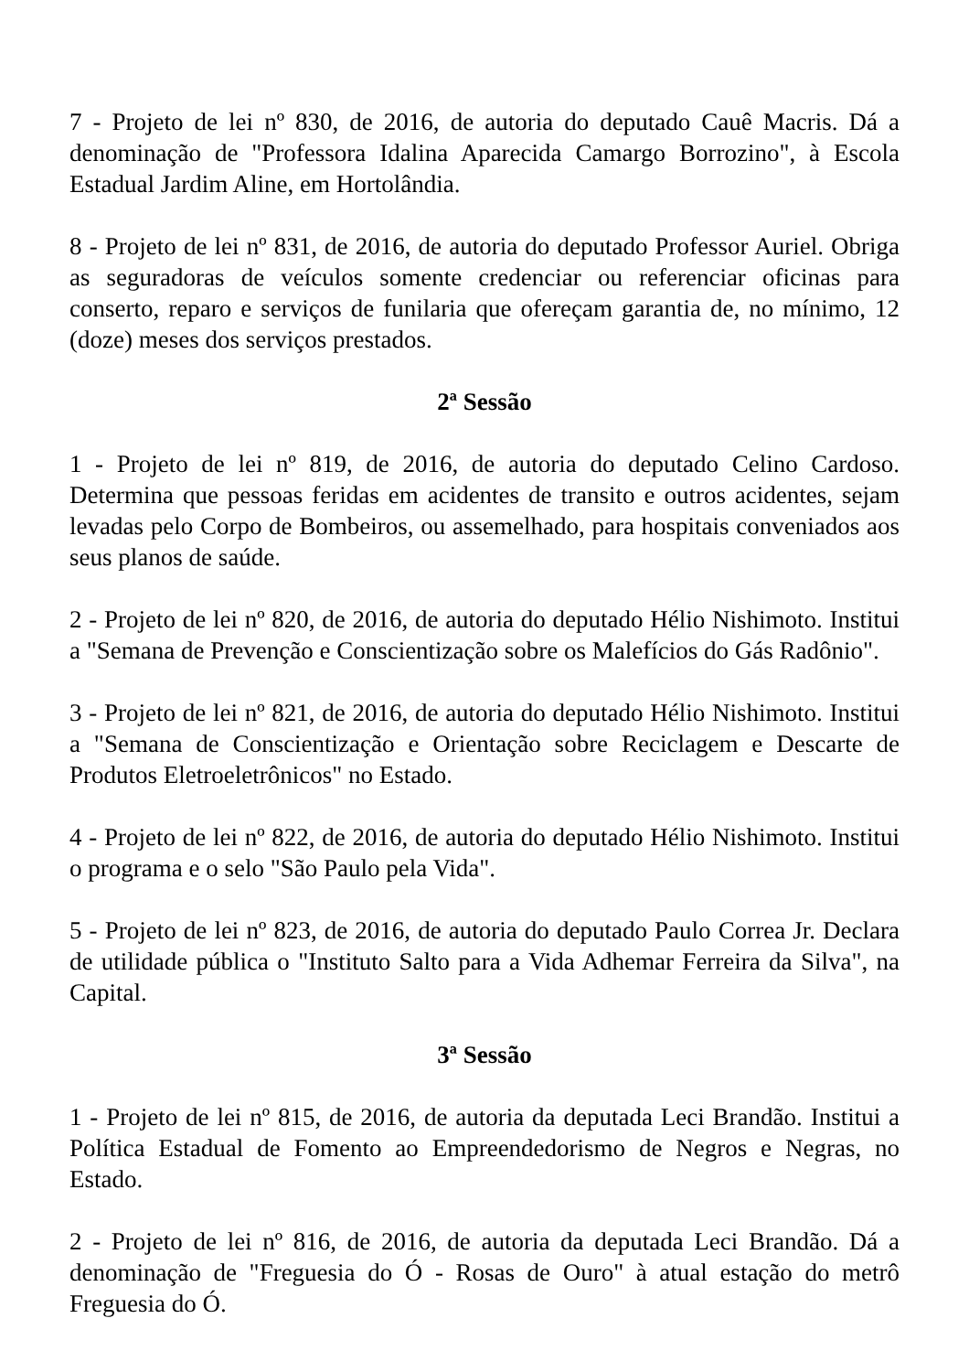7 - Projeto de lei nº 830, de 2016, de autoria do deputado Cauê Macris. Dá a denominação de "Professora Idalina Aparecida Camargo Borrozino", à Escola Estadual Jardim Aline, em Hortolândia.
8 - Projeto de lei nº 831, de 2016, de autoria do deputado Professor Auriel. Obriga as seguradoras de veículos somente credenciar ou referenciar oficinas para conserto, reparo e serviços de funilaria que ofereçam garantia de, no mínimo, 12 (doze) meses dos serviços prestados.
2ª Sessão
1 - Projeto de lei nº 819, de 2016, de autoria do deputado Celino Cardoso. Determina que pessoas feridas em acidentes de transito e outros acidentes, sejam levadas pelo Corpo de Bombeiros, ou assemelhado, para hospitais conveniados aos seus planos de saúde.
2 - Projeto de lei nº 820, de 2016, de autoria do deputado Hélio Nishimoto. Institui a "Semana de Prevenção e Conscientização sobre os Malefícios do Gás Radônio".
3 - Projeto de lei nº 821, de 2016, de autoria do deputado Hélio Nishimoto. Institui a "Semana de Conscientização e Orientação sobre Reciclagem e Descarte de Produtos Eletroeletrônicos" no Estado.
4 - Projeto de lei nº 822, de 2016, de autoria do deputado Hélio Nishimoto. Institui o programa e o selo "São Paulo pela Vida".
5 - Projeto de lei nº 823, de 2016, de autoria do deputado Paulo Correa Jr. Declara de utilidade pública o "Instituto Salto para a Vida Adhemar Ferreira da Silva", na Capital.
3ª Sessão
1 - Projeto de lei nº 815, de 2016, de autoria da deputada Leci Brandão. Institui a Política Estadual de Fomento ao Empreendedorismo de Negros e Negras, no Estado.
2 - Projeto de lei nº 816, de 2016, de autoria da deputada Leci Brandão. Dá a denominação de "Freguesia do Ó - Rosas de Ouro" à atual estação do metrô Freguesia do Ó.